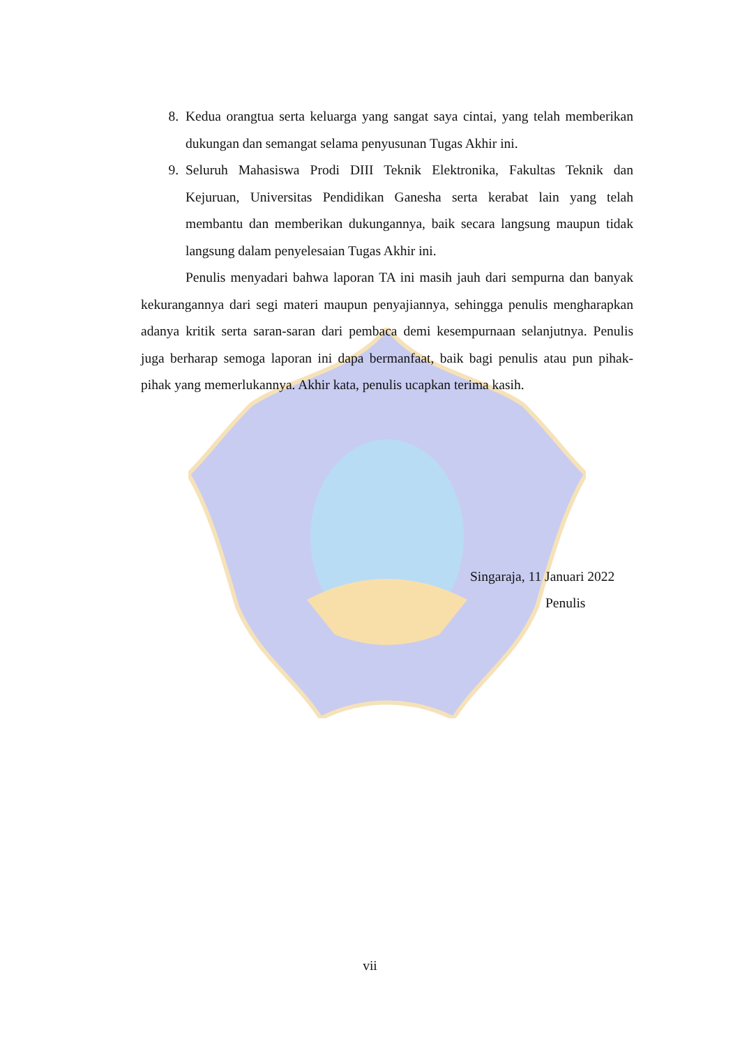8. Kedua orangtua serta keluarga yang sangat saya cintai, yang telah memberikan dukungan dan semangat selama penyusunan Tugas Akhir ini.
9. Seluruh Mahasiswa Prodi DIII Teknik Elektronika, Fakultas Teknik dan Kejuruan, Universitas Pendidikan Ganesha serta kerabat lain yang telah membantu dan memberikan dukungannya, baik secara langsung maupun tidak langsung dalam penyelesaian Tugas Akhir ini.
Penulis menyadari bahwa laporan TA ini masih jauh dari sempurna dan banyak kekurangannya dari segi materi maupun penyajiannya, sehingga penulis mengharapkan adanya kritik serta saran-saran dari pembaca demi kesempurnaan selanjutnya. Penulis juga berharap semoga laporan ini dapa bermanfaat, baik bagi penulis atau pun pihak-pihak yang memerlukannya. Akhir kata, penulis ucapkan terima kasih.
Singaraja, 11 Januari 2022
Penulis
vii